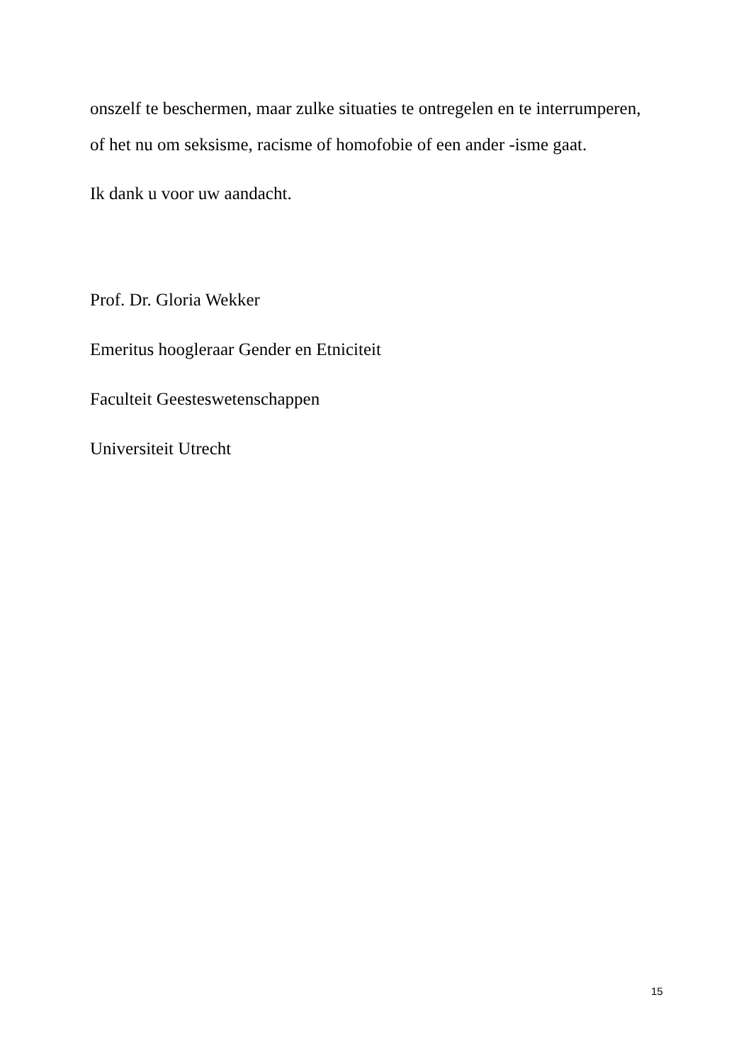onszelf te beschermen, maar zulke situaties te ontregelen en te interrumperen, of het nu om seksisme, racisme of homofobie of een ander -isme gaat.
Ik dank u voor uw aandacht.
Prof. Dr. Gloria Wekker
Emeritus hoogleraar Gender en Etniciteit
Faculteit Geesteswetenschappen
Universiteit Utrecht
15